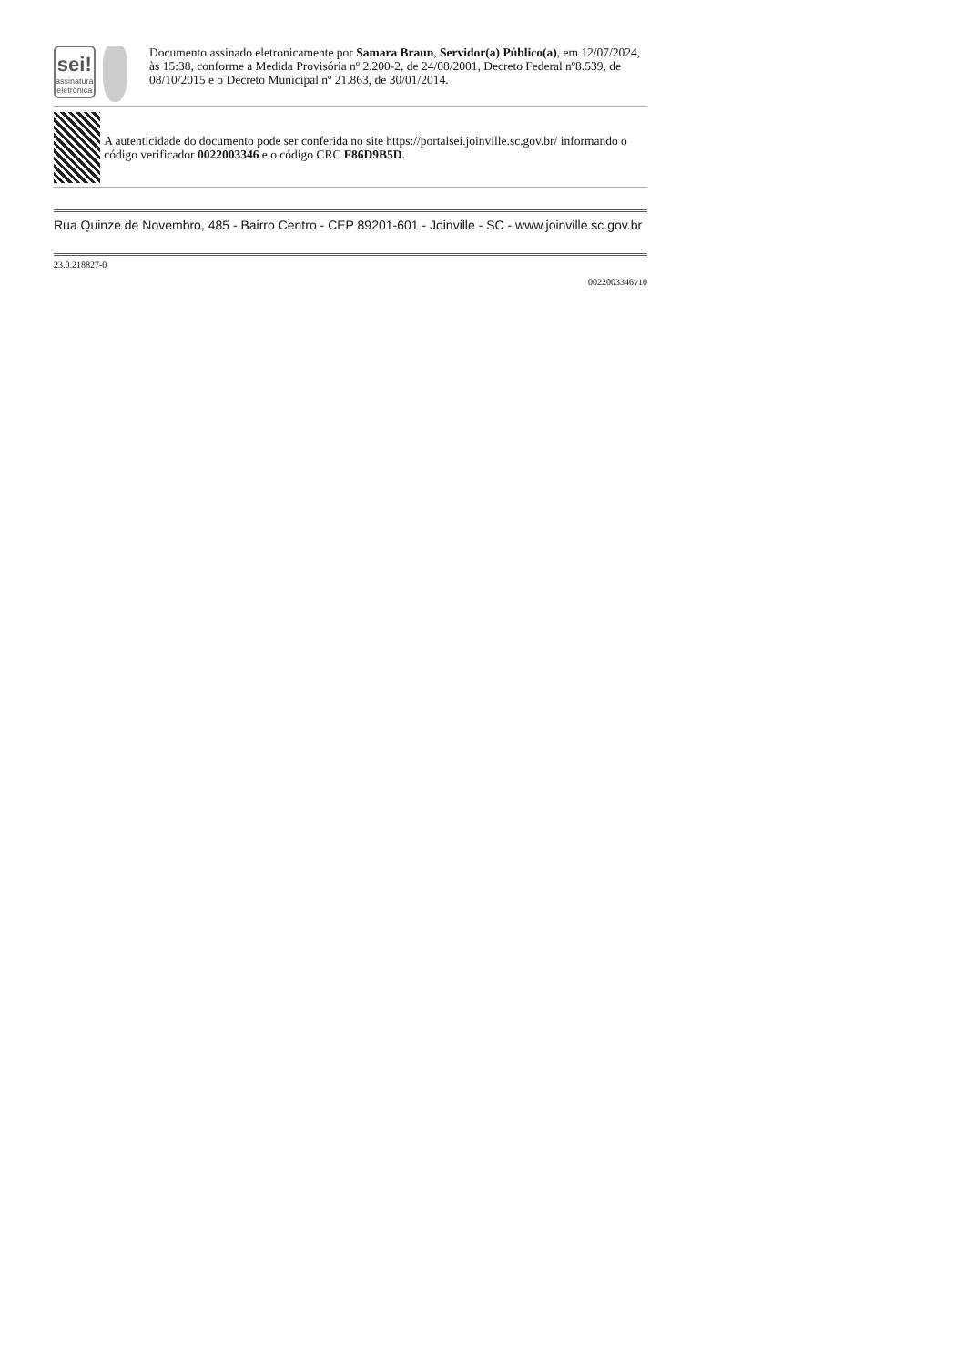sei!
assinatura eletrônica
Documento assinado eletronicamente por Samara Braun, Servidor(a) Público(a), em 12/07/2024, às 15:38, conforme a Medida Provisória nº 2.200-2, de 24/08/2001, Decreto Federal nº8.539, de 08/10/2015 e o Decreto Municipal nº 21.863, de 30/01/2014.
A autenticidade do documento pode ser conferida no site https://portalsei.joinville.sc.gov.br/ informando o código verificador 0022003346 e o código CRC F86D9B5D.
Rua Quinze de Novembro, 485 - Bairro Centro - CEP 89201-601 - Joinville - SC - www.joinville.sc.gov.br
23.0.218827-0
0022003346v10